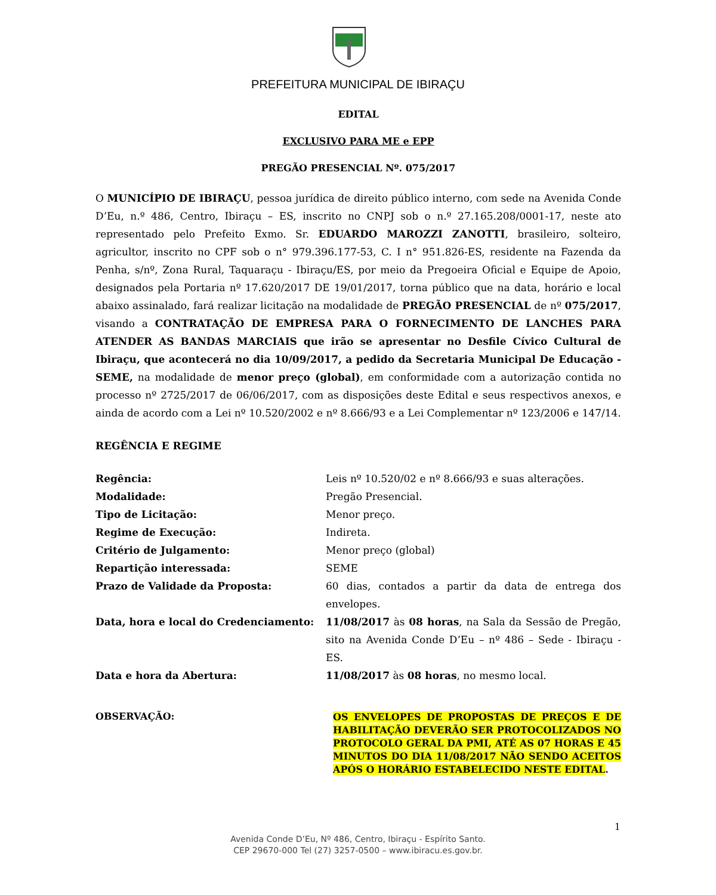PREFEITURA MUNICIPAL DE IBIRAÇU
EDITAL
EXCLUSIVO PARA ME e EPP
PREGÃO PRESENCIAL Nº. 075/2017
O MUNICÍPIO DE IBIRAÇU, pessoa jurídica de direito público interno, com sede na Avenida Conde D’Eu, n.º 486, Centro, Ibiraçu – ES, inscrito no CNPJ sob o n.º 27.165.208/0001-17, neste ato representado pelo Prefeito Exmo. Sr. EDUARDO MAROZZI ZANOTTI, brasileiro, solteiro, agricultor, inscrito no CPF sob o n° 979.396.177-53, C. I n° 951.826-ES, residente na Fazenda da Penha, s/nº, Zona Rural, Taquaraçu - Ibiraçu/ES, por meio da Pregoeira Oficial e Equipe de Apoio, designados pela Portaria nº 17.620/2017 DE 19/01/2017, torna público que na data, horário e local abaixo assinalado, fará realizar licitação na modalidade de PREGÃO PRESENCIAL de nº 075/2017, visando a CONTRATAÇÃO DE EMPRESA PARA O FORNECIMENTO DE LANCHES PARA ATENDER AS BANDAS MARCIAIS que irão se apresentar no Desfile Cívico Cultural de Ibiraçu, que acontecerá no dia 10/09/2017, a pedido da Secretaria Municipal De Educação - SEME, na modalidade de menor preço (global), em conformidade com a autorização contida no processo nº 2725/2017 de 06/06/2017, com as disposições deste Edital e seus respectivos anexos, e ainda de acordo com a Lei nº 10.520/2002 e nº 8.666/93 e a Lei Complementar nº 123/2006 e 147/14.
REGÊNCIA E REGIME
| Regência: | Leis nº 10.520/02 e nº 8.666/93 e suas alterações. |
| Modalidade: | Pregão Presencial. |
| Tipo de Licitação: | Menor preço. |
| Regime de Execução: | Indireta. |
| Critério de Julgamento: | Menor preço (global) |
| Repartição interessada: | SEME |
| Prazo de Validade da Proposta: | 60 dias, contados a partir da data de entrega dos envelopes. |
| Data, hora e local do Credenciamento: | 11/08/2017 às 08 horas , na Sala da Sessão de Pregão, sito na Avenida Conde D’Eu – nº 486 – Sede - Ibiraçu - ES. |
| Data e hora da Abertura: | 11/08/2017 às 08 horas , no mesmo local. |
OBSERVAÇÃO:
OS ENVELOPES DE PROPOSTAS DE PREÇOS E DE HABILITAÇÃO DEVERÃO SER PROTOCOLIZADOS NO PROTOCOLO GERAL DA PMI, ATÉ AS 07 HORAS E 45 MINUTOS DO DIA 11/08/2017 NÃO SENDO ACEITOS APÓS O HORÁRIO ESTABELECIDO NESTE EDITAL.
1
Avenida Conde D’Eu, Nº 486, Centro, Ibiraçu - Espírito Santo.
CEP 29670-000 Tel (27) 3257-0500 – www.ibiracu.es.gov.br.